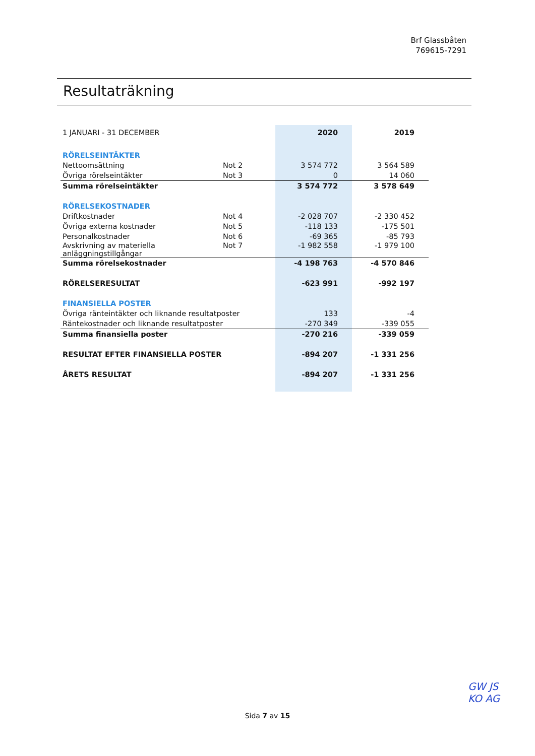Brf Glassbåten
769615-7291
Resultaträkning
| 1 JANUARI - 31 DECEMBER | | 2020 | 2019 |
| RÖRELSEINTÄKTER | | | |
| Nettoomsättning | Not 2 | 3 574 772 | 3 564 589 |
| Övriga rörelseintäkter | Not 3 | 0 | 14 060 |
| Summa rörelseintäkter | | 3 574 772 | 3 578 649 |
| RÖRELSEKOSTNADER | | | |
| Driftkostnader | Not 4 | -2 028 707 | -2 330 452 |
| Övriga externa kostnader | Not 5 | -118 133 | -175 501 |
| Personalkostnader | Not 6 | -69 365 | -85 793 |
| Avskrivning av materiella anläggningstillgångar | Not 7 | -1 982 558 | -1 979 100 |
| Summa rörelsekostnader | | -4 198 763 | -4 570 846 |
| RÖRELSERESULTAT | | -623 991 | -992 197 |
| FINANSIELLA POSTER | | | |
| Övriga ränteintäkter och liknande resultatposter | | 133 | -4 |
| Räntekostnader och liknande resultatposter | | -270 349 | -339 055 |
| Summa finansiella poster | | -270 216 | -339 059 |
| RESULTAT EFTER FINANSIELLA POSTER | | -894 207 | -1 331 256 |
| ÅRETS RESULTAT | | -894 207 | -1 331 256 |
Sida 7 av 15
GW JS
KO AG